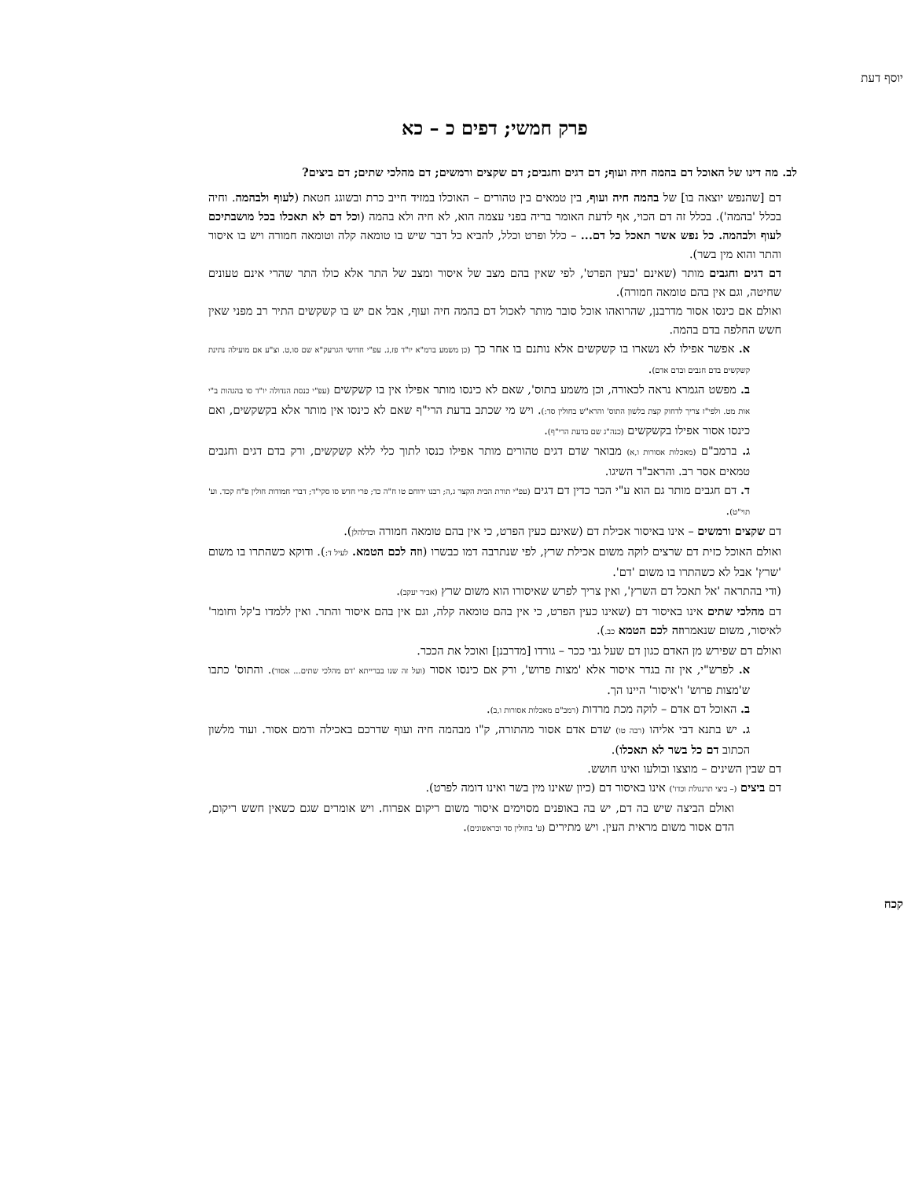יוסף דעת
פרק חמשי; דפים כ – כא
לב. מה דינו של האוכל דם בהמה חיה ועוף; דם דגים וחגבים; דם שקצים ורמשים; דם מהלכי שתים; דם ביצים?
דם [שהנפש יוצאה בו] של בהמה חיה ועוף, בין טמאים בין טהורים – האוכלו במזיד חייב כרת ובשוגג חטאת (לעוף ולבהמה. וחיה בכלל 'בהמה'). בכלל זה דם הכוי, אף לדעת האומר בריה בפני עצמה הוא, לא חיה ולא בהמה (וכל דם לא תאכלו בכל מושבתיכם לעוף ולבהמה. כל נפש אשר תאכל כל דם... – כלל ופרט וכלל, להביא כל דבר שיש בו טומאה קלה וטומאה חמורה ויש בו איסור והתר והוא מין בשר).
דם דגים וחגבים מותר (שאינם 'כעין הפרט', לפי שאין בהם מצב של איסור ומצב של התר אלא כולו התר שהרי אינם טעונים שחיטה, וגם אין בהם טומאה חמורה).
ואולם אם כינסו אסור מדרבנן, שהרואהו אוכל סובר מותר לאכול דם בהמה חיה ועוף, אבל אם יש בו קשקשים התיר רב מפני שאין חשש החלפה בדם בהמה.
א. אפשר אפילו לא נשארו בו קשקשים אלא נותנם בו אחר כך (כן משמע ברמ"א יו"ד פז,ג. עפ"י חדושי הגרעק"א שם סו,ט. וצ"ע אם מועילה נתינת קשקשים בדם חגבים ובדם אדם).
ב. מפשט הגמרא נראה לכאורה, וכן משמע בתוס', שאם לא כינסו מותר אפילו אין בו קשקשים (עפ"י כנסת הגדולה יו"ד סו בהגהות ב"י אות מט. ולפי"ז צריך לדחוק קצת בלשון התוס' והרא"ש בחולין סד:). ויש מי שכתב בדעת הרי"ף שאם לא כינסו אין מותר אלא בקשקשים, ואם כינסו אסור אפילו בקשקשים (כנה"ג שם בדעת הרי"ף).
ג. ברמב"ם (מאכלות אסורות ו,א) מבואר שדם דגים טהורים מותר אפילו כנסו לתוך כלי ללא קשקשים, ורק בדם דגים וחגבים טמאים אסר רב. והראב"ד השיגו.
ד. דם חגבים מותר גם הוא ע"י הכר כדין דם דגים (עפ"י תורת הבית הקצר ג,ה; רבנו ירוחם טו ח"ה כד; פרי חדש סו סקי"ד; דברי חמודות חולין פ"ח קכד. וע' תוי"ט).
דם שקצים ורמשים – אינו באיסור אכילת דם (שאינם כעין הפרט, כי אין בהם טומאה חמורה וכדלהלן).
ואולם האוכל כזית דם שרצים לוקה משום אכילת שרץ, לפי שנתרבה דמו כבשרו (וזה לכם הטמא. לעיל ד:). ודוקא כשהתרו בו משום 'שרץ' אבל לא כשהתרו בו משום 'דם'.
(ודי בהתראה 'אל תאכל דם השרץ', ואין צריך לפרש שאיסורו הוא משום שרץ (אביר יעקב).
דם מהלכי שתים אינו באיסור דם (שאינו כעין הפרט, כי אין בהם טומאה קלה, וגם אין בהם איסור והתר. ואין ללמדו ב'קל וחומר' לאיסור, משום שנאמרוזה לכם הטמא כב.).
ואולם דם שפירש מן האדם כגון דם שעל גבי ככר – גורדו [מדרבנן] ואוכל את הככר.
א. לפרש"י, אין זה בגדר איסור אלא 'מצות פרוש', ורק אם כינסו אסור (ועל זה שנו בברייתא 'דם מהלכי שתים... אסור). והתוס' כתבו ש'מצות פרוש' ו'איסור' היינו הך.
ב. האוכל דם אדם – לוקה מכת מרדות (רמב"ם מאכלות אסורות ו,ב).
ג. יש בתנא דבי אליהו (רבה טו) שדם אדם אסור מהתורה, ק"ו מבהמה חיה ועוף שדרכם באכילה ודמם אסור. ועוד מלשון הכתוב דם כל בשר לא תאכלו).
דם שבין השינים – מוצצו ובולעו ואינו חושש.
דם ביצים (– ביצי תרנגולת וכדו') אינו באיסור דם (כיון שאינו מין בשר ואינו דומה לפרט).
ואולם הביצה שיש בה דם, יש בה באופנים מסוימים איסור משום ריקום אפרוח. ויש אומרים שגם כשאין חשש ריקום, הדם אסור משום מראית העין. ויש מתירים (ע' בחולין סד ובראשונים).
קכח